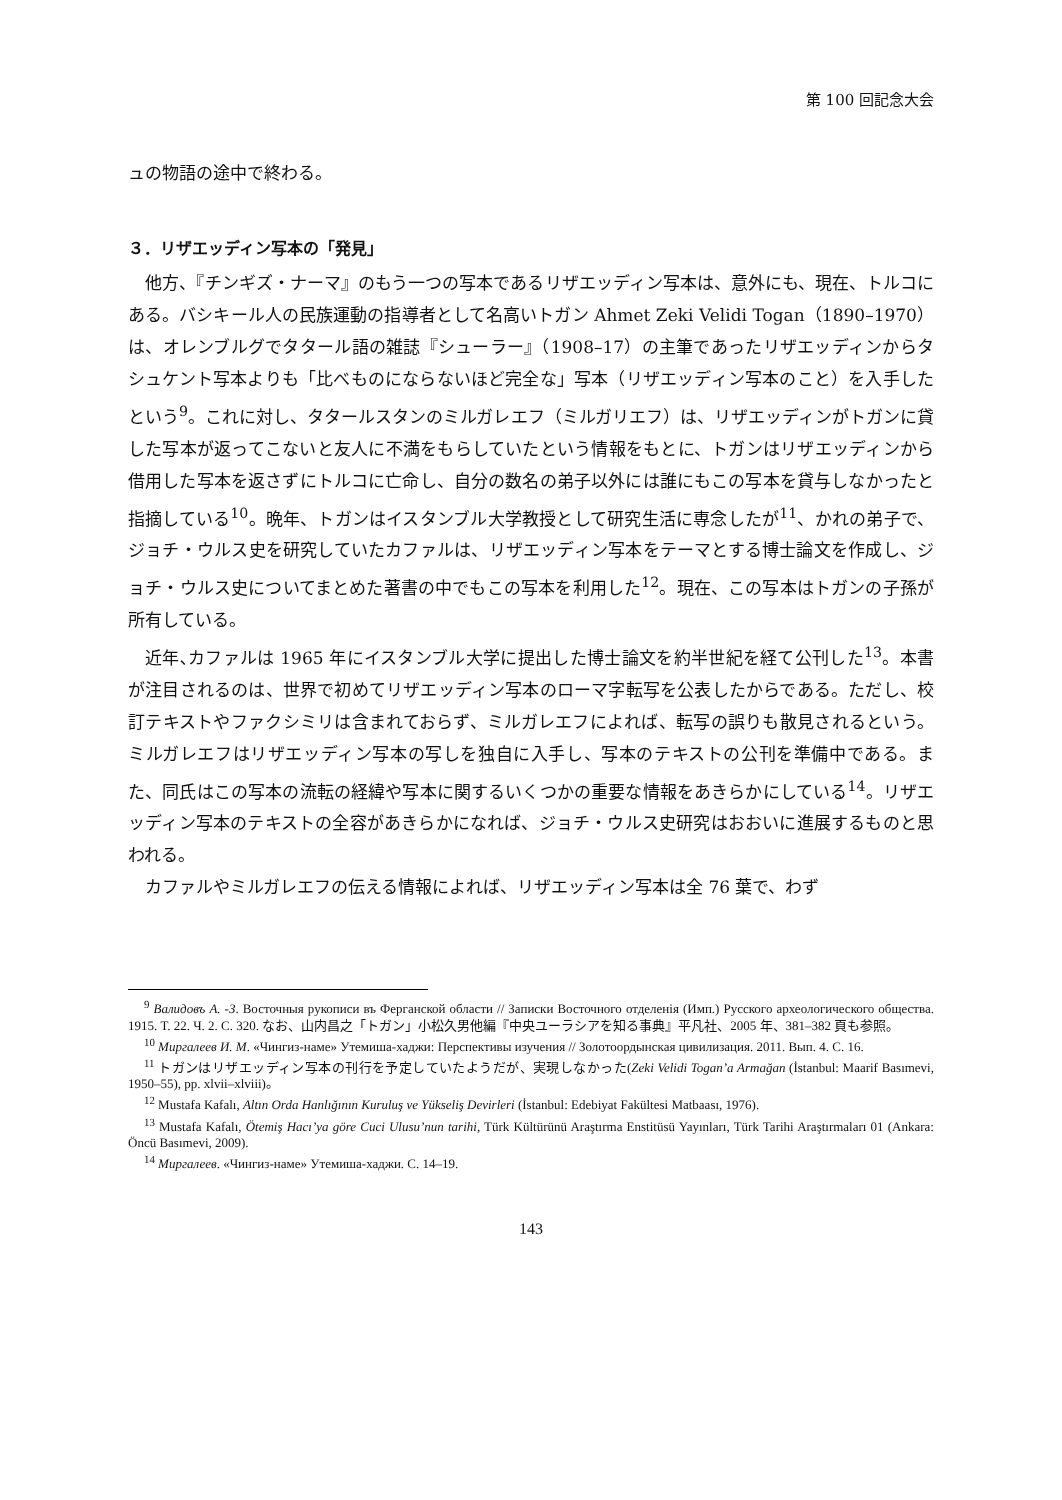第 100 回記念大会
ュの物語の途中で終わる。
３．リザエッディン写本の「発見」
他方、『チンギズ・ナーマ』のもう一つの写本であるリザエッディン写本は、意外にも、現在、トルコにある。バシキール人の民族運動の指導者として名高いトガン Ahmet Zeki Velidi Togan（1890–1970）は、オレンブルグでタタール語の雑誌『シューラー』（1908–17）の主筆であったリザエッディンからタシュケント写本よりも「比べものにならないほど完全な」写本（リザエッディン写本のこと）を入手したという<sup>9</sup>。これに対し、タタールスタンのミルガレエフ（ミルガリエフ）は、リザエッディンがトガンに貸した写本が返ってこないと友人に不満をもらしていたという情報をもとに、トガンはリザエッディンから借用した写本を返さずにトルコに亡命し、自分の数名の弟子以外には誰にもこの写本を貸与しなかったと指摘している<sup>10</sup>。晩年、トガンはイスタンブル大学教授として研究生活に専念したが<sup>11</sup>、かれの弟子で、ジョチ・ウルス史を研究していたカファルは、リザエッディン写本をテーマとする博士論文を作成し、ジョチ・ウルス史についてまとめた著書の中でもこの写本を利用した<sup>12</sup>。現在、この写本はトガンの子孫が所有している。
近年､カファルは 1965 年にイスタンブル大学に提出した博士論文を約半世紀を経て公刊した<sup>13</sup>。本書が注目されるのは、世界で初めてリザエッディン写本のローマ字転写を公表したからである。ただし、校訂テキストやファクシミリは含まれておらず、ミルガレエフによれば、転写の誤りも散見されるという。ミルガレエフはリザエッディン写本の写しを独自に入手し、写本のテキストの公刊を準備中である。また、同氏はこの写本の流転の経緯や写本に関するいくつかの重要な情報をあきらかにしている<sup>14</sup>。リザエッディン写本のテキストの全容があきらかになれば、ジョチ・ウルス史研究はおおいに進展するものと思われる。
カファルやミルガレエフの伝える情報によれば、リザエッディン写本は全 76 葉で、わず
<sup>9</sup> Валидовъ А. -З. Восточныя рукописи въ Ферганской области // Записки Восточного отделенія (Имп.) Русского археологического общества. 1915. Т. 22. Ч. 2. С. 320. なお、山内昌之「トガン」小松久男他編『中央ユーラシアを知る事典』平凡社、2005 年、381–382 頁も参照。
<sup>10</sup> Миргалеев И. М. «Чингиз-наме» Утемиша-хаджи: Перспективы изучения // Золотоордынская цивилизация. 2011. Вып. 4. С. 16.
<sup>11</sup> トガンはリザエッディン写本の刊行を予定していたようだが、実現しなかった(Zeki Velidi Togan’a Armağan (İstanbul: Maarif Basımevi, 1950–55), pp. xlvii–xlviii)。
<sup>12</sup> Mustafa Kafalı, Altın Orda Hanlığının Kuruluş ve Yükseliş Devirleri (İstanbul: Edebiyat Fakültesi Matbaası, 1976).
<sup>13</sup> Mustafa Kafalı, Ötemiş Hacı’ya göre Cuci Ulusu’nun tarihi, Türk Kültürünü Araştırma Enstitüsü Yayınları, Türk Tarihi Araştırmaları 01 (Ankara: Öncü Basımevi, 2009).
<sup>14</sup> Миргалеев. «Чингиз-наме» Утемиша-хаджи. С. 14–19.
143